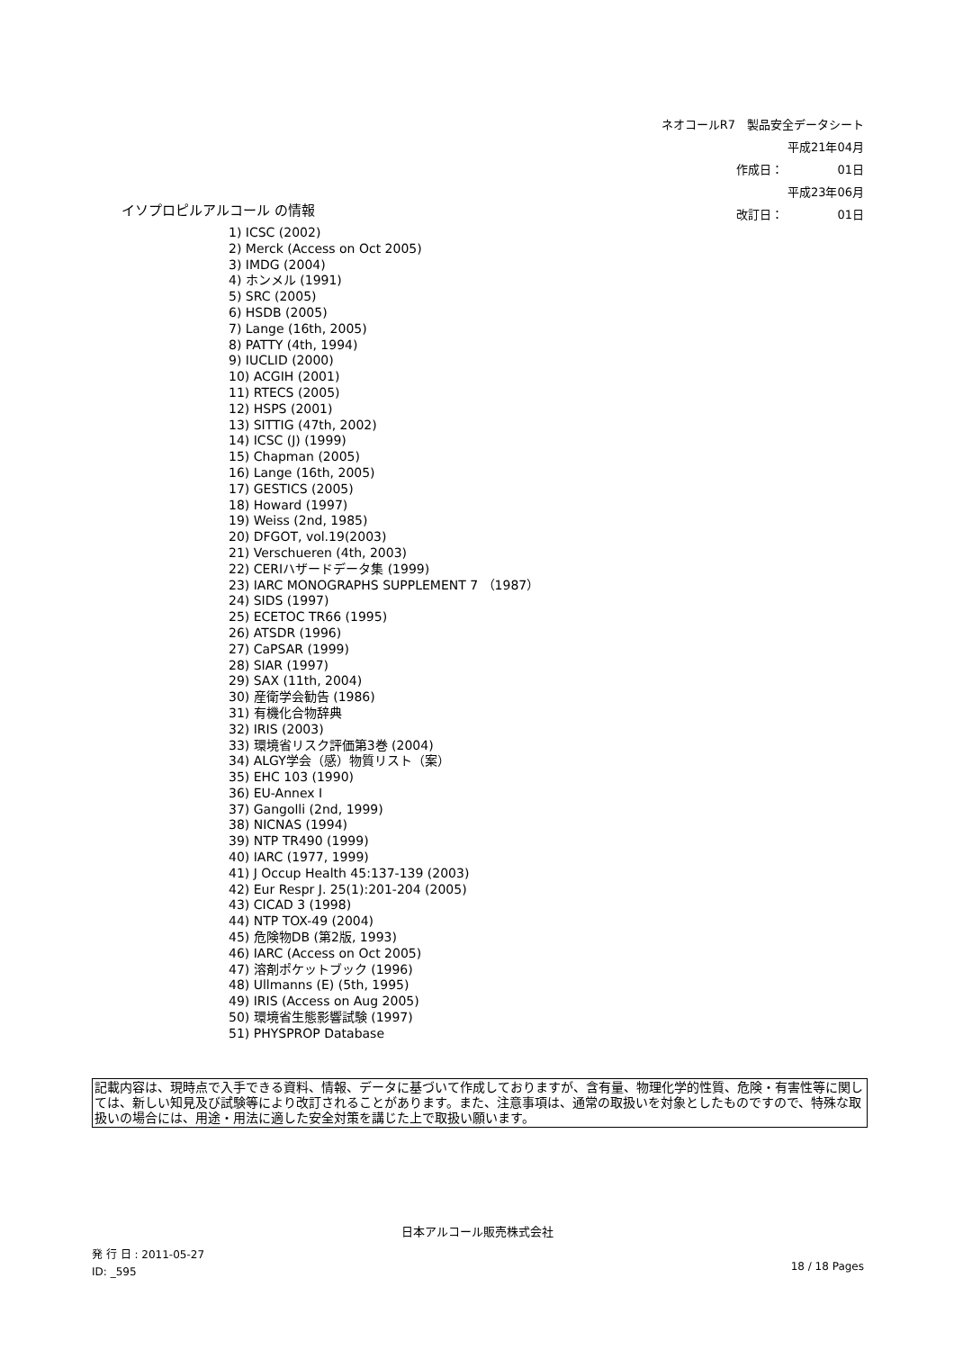ネオコールR7　製品安全データシート
作成日： 平成21年04月01日
改訂日： 平成23年06月01日
イソプロピルアルコール の情報
1) ICSC (2002)
2) Merck (Access on Oct 2005)
3) IMDG (2004)
4) ホンメル (1991)
5) SRC (2005)
6) HSDB (2005)
7) Lange (16th, 2005)
8) PATTY (4th, 1994)
9) IUCLID (2000)
10) ACGIH (2001)
11) RTECS (2005)
12) HSPS (2001)
13) SITTIG (47th, 2002)
14) ICSC (J) (1999)
15) Chapman (2005)
16) Lange (16th, 2005)
17) GESTICS (2005)
18) Howard (1997)
19) Weiss (2nd, 1985)
20) DFGOT, vol.19(2003)
21) Verschueren (4th, 2003)
22) CERIハザードデータ集 (1999)
23) IARC MONOGRAPHS SUPPLEMENT 7 （1987）
24) SIDS (1997)
25) ECETOC TR66 (1995)
26) ATSDR (1996)
27) CaPSAR (1999)
28) SIAR (1997)
29) SAX (11th, 2004)
30) 産衛学会勧告 (1986)
31) 有機化合物辞典
32) IRIS (2003)
33) 環境省リスク評価第3巻 (2004)
34) ALGY学会（感）物質リスト（案）
35) EHC 103 (1990)
36) EU-Annex I
37) Gangolli (2nd, 1999)
38) NICNAS (1994)
39) NTP TR490 (1999)
40) IARC (1977, 1999)
41) J Occup Health 45:137-139 (2003)
42) Eur Respr J. 25(1):201-204 (2005)
43) CICAD 3 (1998)
44) NTP TOX-49 (2004)
45) 危険物DB (第2版, 1993)
46) IARC (Access on Oct 2005)
47) 溶剤ポケットブック (1996)
48) Ullmanns (E) (5th, 1995)
49) IRIS (Access on Aug 2005)
50) 環境省生態影響試験 (1997)
51) PHYSPROP Database
記載内容は、現時点で入手できる資料、情報、データに基づいて作成しておりますが、含有量、物理化学的性質、危険・有害性等に関しては、新しい知見及び試験等により改訂されることがあります。また、注意事項は、通常の取扱いを対象としたものですので、特殊な取扱いの場合には、用途・用法に適した安全対策を講じた上で取扱い願います。
日本アルコール販売株式会社
発 行 日 : 2011-05-27
ID: _595
18 / 18 Pages